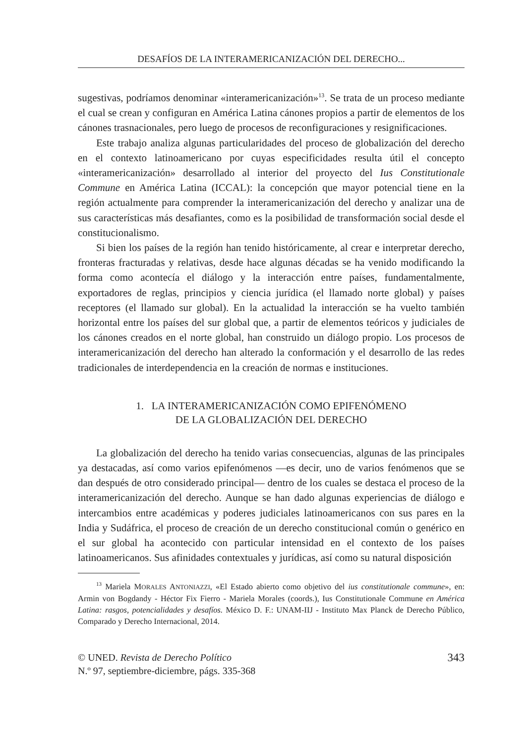DESAFÍOS DE LA INTERAMERICANIZACIÓN DEL DERECHO...
sugestivas, podríamos denominar «interamericanización»<sup>13</sup>. Se trata de un proceso mediante el cual se crean y configuran en América Latina cánones propios a partir de elementos de los cánones trasnacionales, pero luego de procesos de reconfiguraciones y resignificaciones.
Este trabajo analiza algunas particularidades del proceso de globalización del derecho en el contexto latinoamericano por cuyas especificidades resulta útil el concepto «interamericanización» desarrollado al interior del proyecto del Ius Constitutionale Commune en América Latina (ICCAL): la concepción que mayor potencial tiene en la región actualmente para comprender la interamericanización del derecho y analizar una de sus características más desafiantes, como es la posibilidad de transformación social desde el constitucionalismo.
Si bien los países de la región han tenido históricamente, al crear e interpretar derecho, fronteras fracturadas y relativas, desde hace algunas décadas se ha venido modificando la forma como acontecía el diálogo y la interacción entre países, fundamentalmente, exportadores de reglas, principios y ciencia jurídica (el llamado norte global) y países receptores (el llamado sur global). En la actualidad la interacción se ha vuelto también horizontal entre los países del sur global que, a partir de elementos teóricos y judiciales de los cánones creados en el norte global, han construido un diálogo propio. Los procesos de interamericanización del derecho han alterado la conformación y el desarrollo de las redes tradicionales de interdependencia en la creación de normas e instituciones.
1. LA INTERAMERICANIZACIÓN COMO EPIFENÓMENO
DE LA GLOBALIZACIÓN DEL DERECHO
La globalización del derecho ha tenido varias consecuencias, algunas de las principales ya destacadas, así como varios epifenómenos —es decir, uno de varios fenómenos que se dan después de otro considerado principal— dentro de los cuales se destaca el proceso de la interamericanización del derecho. Aunque se han dado algunas experiencias de diálogo e intercambios entre académicas y poderes judiciales latinoamericanos con sus pares en la India y Sudáfrica, el proceso de creación de un derecho constitucional común o genérico en el sur global ha acontecido con particular intensidad en el contexto de los países latinoamericanos. Sus afinidades contextuales y jurídicas, así como su natural disposición
<sup>13</sup> Mariela MORALES ANTONIAZZI, «El Estado abierto como objetivo del ius constitutionale commune», en: Armin von Bogdandy - Héctor Fix Fierro - Mariela Morales (coords.), Ius Constitutionale Commune en América Latina: rasgos, potencialidades y desafíos. México D. F.: UNAM-IIJ - Instituto Max Planck de Derecho Público, Comparado y Derecho Internacional, 2014.
© UNED. Revista de Derecho Político
N.º 97, septiembre-diciembre, págs. 335-368
343